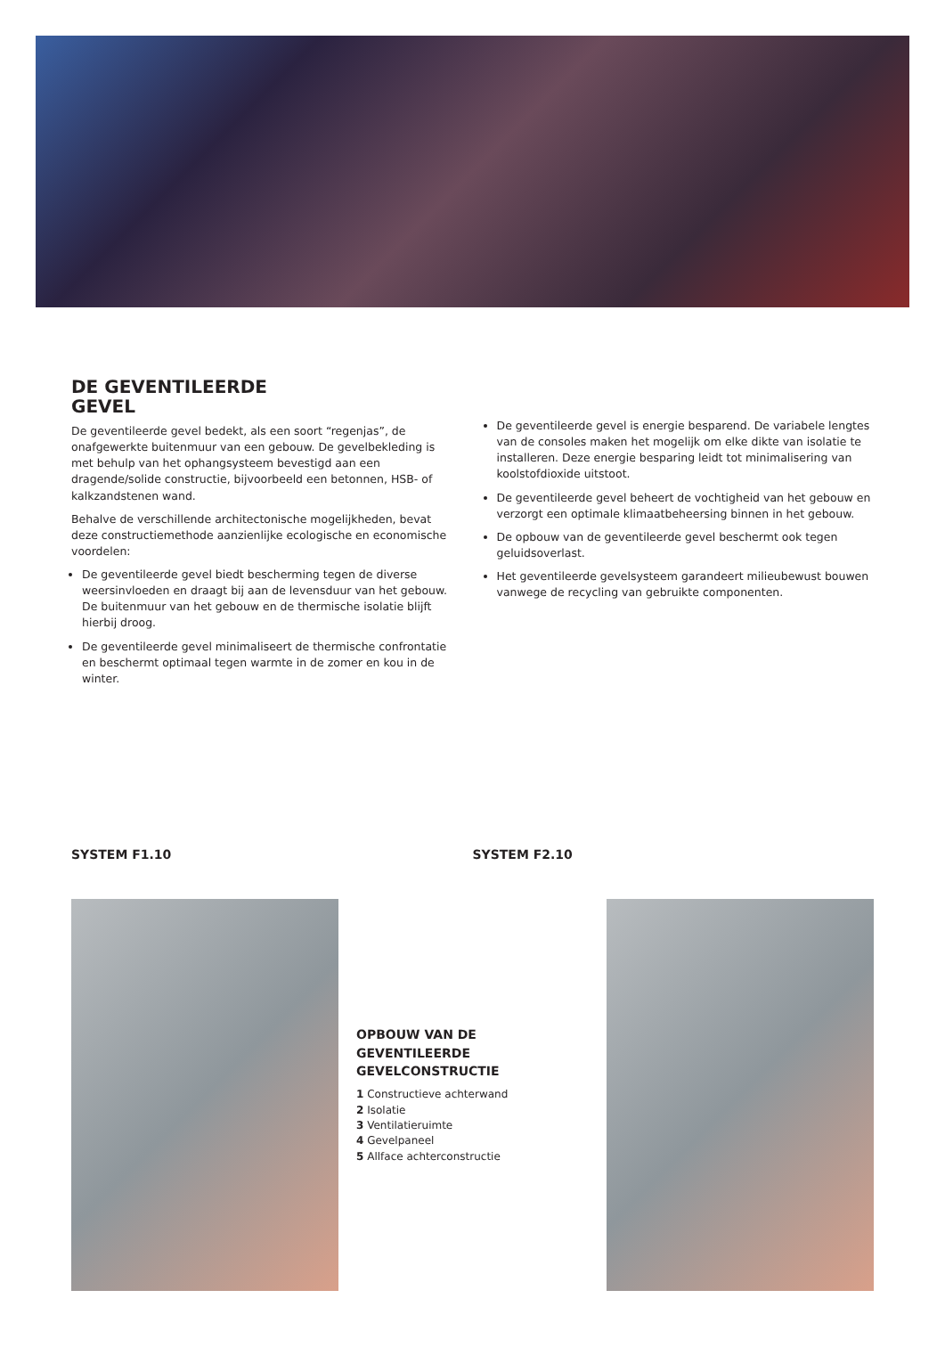DE GEVENTILEERDE
GEVEL
De geventileerde gevel bedekt, als een soort “regenjas”, de onafgewerkte buitenmuur van een gebouw. De gevelbekleding is met behulp van het ophangsysteem bevestigd aan een dragende/solide constructie, bijvoorbeeld een betonnen, HSB- of kalkzandstenen wand.
Behalve de verschillende architectonische mogelijkheden, bevat deze constructiemethode aanzienlijke ecologische en economische voordelen:
De geventileerde gevel biedt bescherming tegen de diverse weersinvloeden en draagt bij aan de levensduur van het gebouw. De buitenmuur van het gebouw en de thermische isolatie blijft hierbij droog.
De geventileerde gevel minimaliseert de thermische confrontatie en beschermt optimaal tegen warmte in de zomer en kou in de winter.
De geventileerde gevel is energie besparend. De variabele lengtes van de consoles maken het mogelijk om elke dikte van isolatie te installeren. Deze energie besparing leidt tot minimalisering van koolstofdioxide uitstoot.
De geventileerde gevel beheert de vochtigheid van het gebouw en verzorgt een optimale klimaatbeheersing binnen in het gebouw.
De opbouw van de geventileerde gevel beschermt ook tegen geluidsoverlast.
Het geventileerde gevelsysteem garandeert milieubewust bouwen vanwege de recycling van gebruikte componenten.
SYSTEM F1.10 SYSTEM F2.10
OPBOUW VAN DE
GEVENTILEERDE
GEVELCONSTRUCTIE
1 Constructieve achterwand
2 Isolatie
3 Ventilatieruimte
4 Gevelpaneel
5 Allface achterconstructie